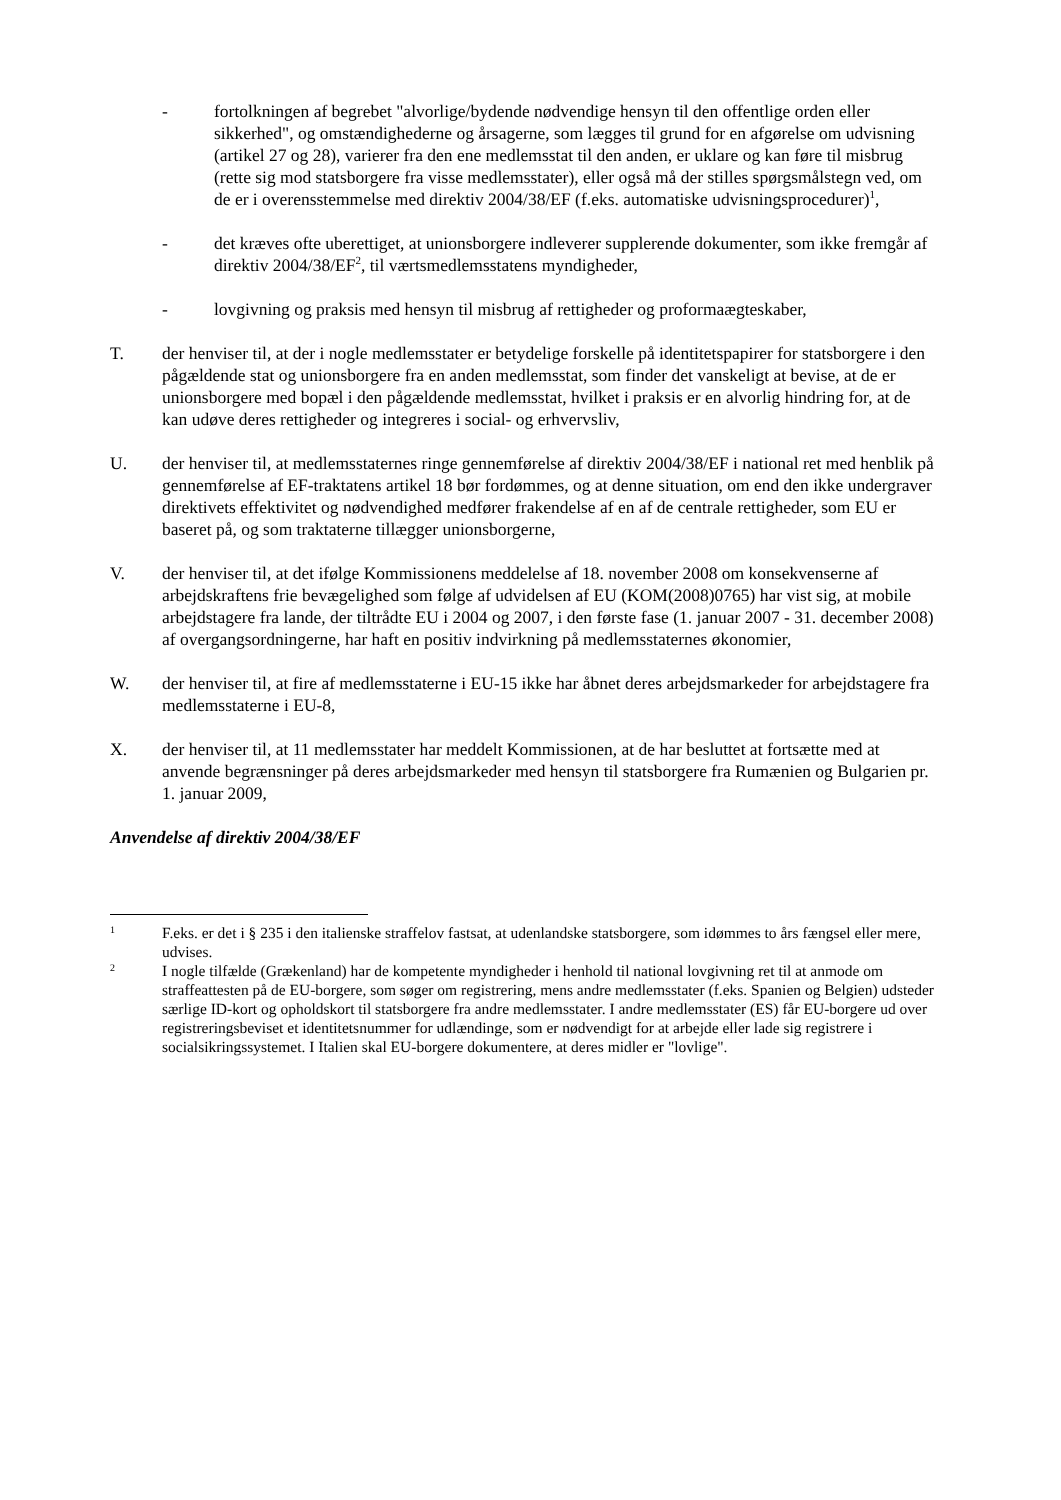- fortolkningen af begrebet "alvorlige/bydende nødvendige hensyn til den offentlige orden eller sikkerhed", og omstændighederne og årsagerne, som lægges til grund for en afgørelse om udvisning (artikel 27 og 28), varierer fra den ene medlemsstat til den anden, er uklare og kan føre til misbrug (rette sig mod statsborgere fra visse medlemsstater), eller også må der stilles spørgsmålstegn ved, om de er i overensstemmelse med direktiv 2004/38/EF (f.eks. automatiske udvisningsprocedurer)<sup>1</sup>,
- det kræves ofte uberettiget, at unionsborgere indleverer supplerende dokumenter, som ikke fremgår af direktiv 2004/38/EF<sup>2</sup>, til værtsmedlemsstatens myndigheder,
- lovgivning og praksis med hensyn til misbrug af rettigheder og proformaægteskaber,
T. der henviser til, at der i nogle medlemsstater er betydelige forskelle på identitetspapirer for statsborgere i den pågældende stat og unionsborgere fra en anden medlemsstat, som finder det vanskeligt at bevise, at de er unionsborgere med bopæl i den pågældende medlemsstat, hvilket i praksis er en alvorlig hindring for, at de kan udøve deres rettigheder og integreres i social- og erhvervsliv,
U. der henviser til, at medlemsstaternes ringe gennemførelse af direktiv 2004/38/EF i national ret med henblik på gennemførelse af EF-traktatens artikel 18 bør fordømmes, og at denne situation, om end den ikke undergraver direktivets effektivitet og nødvendighed medfører frakendelse af en af de centrale rettigheder, som EU er baseret på, og som traktaterne tillægger unionsborgerne,
V. der henviser til, at det ifølge Kommissionens meddelelse af 18. november 2008 om konsekvenserne af arbejdskraftens frie bevægelighed som følge af udvidelsen af EU (KOM(2008)0765) har vist sig, at mobile arbejdstagere fra lande, der tiltrådte EU i 2004 og 2007, i den første fase (1. januar 2007 - 31. december 2008) af overgangsordningerne, har haft en positiv indvirkning på medlemsstaternes økonomier,
W. der henviser til, at fire af medlemsstaterne i EU-15 ikke har åbnet deres arbejdsmarkeder for arbejdstagere fra medlemsstaterne i EU-8,
X. der henviser til, at 11 medlemsstater har meddelt Kommissionen, at de har besluttet at fortsætte med at anvende begrænsninger på deres arbejdsmarkeder med hensyn til statsborgere fra Rumænien og Bulgarien pr. 1. januar 2009,
Anvendelse af direktiv 2004/38/EF
1
F.eks. er det i § 235 i den italienske straffelov fastsat, at udenlandske statsborgere, som idømmes to års fængsel eller mere, udvises.
2
I nogle tilfælde (Grækenland) har de kompetente myndigheder i henhold til national lovgivning ret til at anmode om straffeattesten på de EU-borgere, som søger om registrering, mens andre medlemsstater (f.eks. Spanien og Belgien) udsteder særlige ID-kort og opholdskort til statsborgere fra andre medlemsstater. I andre medlemsstater (ES) får EU-borgere ud over registreringsbeviset et identitetsnummer for udlændinge, som er nødvendigt for at arbejde eller lade sig registrere i socialsikringssystemet. I Italien skal EU-borgere dokumentere, at deres midler er "lovlige".